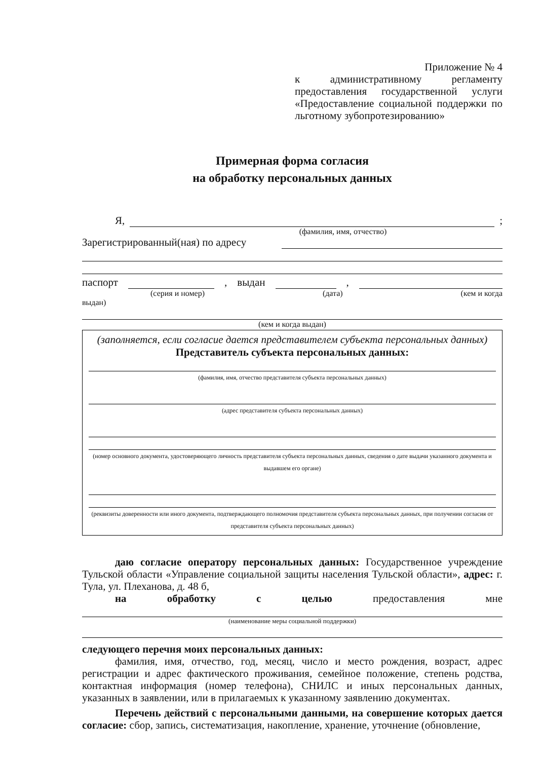Приложение № 4
к административному регламенту предоставления государственной услуги «Предоставление социальной поддержки по льготному зубопротезированию»
Примерная форма согласия
на обработку персональных данных
Я,
;
(фамилия, имя, отчество)
Зарегистрированный(ная) по адресу
паспорт
, выдан
,
(серия и номер) (дата) (кем и когда
выдан)
(кем и когда выдан)
(заполняется, если согласие дается представителем субъекта персональных данных)
Представитель субъекта персональных данных:
(фамилия, имя, отчество представителя субъекта персональных данных)
(адрес представителя субъекта персональных данных)
(номер основного документа, удостоверяющего личность представителя субъекта персональных данных, сведения о дате выдачи указанного документа и выдавшем его органе)
(реквизиты доверенности или иного документа, подтверждающего полномочия представителя субъекта персональных данных, при получении согласия от представителя субъекта персональных данных)
даю согласие оператору персональных данных: Государственное учреждение Тульской области «Управление социальной защиты населения Тульской области», адрес: г. Тула, ул. Плеханова, д. 48 б,
на обработку с целью предоставления мне
(наименование меры социальной поддержки)
следующего перечня моих персональных данных:
фамилия, имя, отчество, год, месяц, число и место рождения, возраст, адрес регистрации и адрес фактического проживания, семейное положение, степень родства, контактная информация (номер телефона), СНИЛС и иных персональных данных, указанных в заявлении, или в прилагаемых к указанному заявлению документах.
Перечень действий с персональными данными, на совершение которых дается согласие: сбор, запись, систематизация, накопление, хранение, уточнение (обновление,